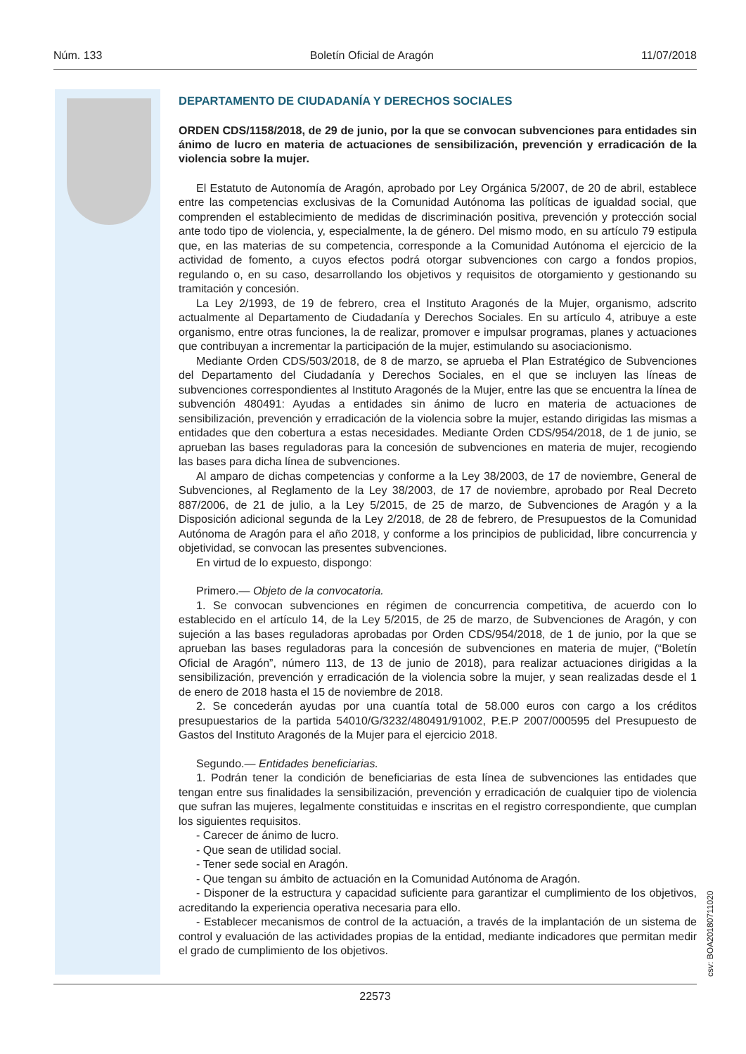Núm. 133 Boletín Oficial de Aragón 11/07/2018
DEPARTAMENTO DE CIUDADANÍA Y DERECHOS SOCIALES
ORDEN CDS/1158/2018, de 29 de junio, por la que se convocan subvenciones para entidades sin ánimo de lucro en materia de actuaciones de sensibilización, prevención y erradicación de la violencia sobre la mujer.
El Estatuto de Autonomía de Aragón, aprobado por Ley Orgánica 5/2007, de 20 de abril, establece entre las competencias exclusivas de la Comunidad Autónoma las políticas de igualdad social, que comprenden el establecimiento de medidas de discriminación positiva, prevención y protección social ante todo tipo de violencia, y, especialmente, la de género. Del mismo modo, en su artículo 79 estipula que, en las materias de su competencia, corresponde a la Comunidad Autónoma el ejercicio de la actividad de fomento, a cuyos efectos podrá otorgar subvenciones con cargo a fondos propios, regulando o, en su caso, desarrollando los objetivos y requisitos de otorgamiento y gestionando su tramitación y concesión.
La Ley 2/1993, de 19 de febrero, crea el Instituto Aragonés de la Mujer, organismo, adscrito actualmente al Departamento de Ciudadanía y Derechos Sociales. En su artículo 4, atribuye a este organismo, entre otras funciones, la de realizar, promover e impulsar programas, planes y actuaciones que contribuyan a incrementar la participación de la mujer, estimulando su asociacionismo.
Mediante Orden CDS/503/2018, de 8 de marzo, se aprueba el Plan Estratégico de Subvenciones del Departamento del Ciudadanía y Derechos Sociales, en el que se incluyen las líneas de subvenciones correspondientes al Instituto Aragonés de la Mujer, entre las que se encuentra la línea de subvención 480491: Ayudas a entidades sin ánimo de lucro en materia de actuaciones de sensibilización, prevención y erradicación de la violencia sobre la mujer, estando dirigidas las mismas a entidades que den cobertura a estas necesidades. Mediante Orden CDS/954/2018, de 1 de junio, se aprueban las bases reguladoras para la concesión de subvenciones en materia de mujer, recogiendo las bases para dicha línea de subvenciones.
Al amparo de dichas competencias y conforme a la Ley 38/2003, de 17 de noviembre, General de Subvenciones, al Reglamento de la Ley 38/2003, de 17 de noviembre, aprobado por Real Decreto 887/2006, de 21 de julio, a la Ley 5/2015, de 25 de marzo, de Subvenciones de Aragón y a la Disposición adicional segunda de la Ley 2/2018, de 28 de febrero, de Presupuestos de la Comunidad Autónoma de Aragón para el año 2018, y conforme a los principios de publicidad, libre concurrencia y objetividad, se convocan las presentes subvenciones.
En virtud de lo expuesto, dispongo:
Primero.— Objeto de la convocatoria.
1. Se convocan subvenciones en régimen de concurrencia competitiva, de acuerdo con lo establecido en el artículo 14, de la Ley 5/2015, de 25 de marzo, de Subvenciones de Aragón, y con sujeción a las bases reguladoras aprobadas por Orden CDS/954/2018, de 1 de junio, por la que se aprueban las bases reguladoras para la concesión de subvenciones en materia de mujer, (“Boletín Oficial de Aragón”, número 113, de 13 de junio de 2018), para realizar actuaciones dirigidas a la sensibilización, prevención y erradicación de la violencia sobre la mujer, y sean realizadas desde el 1 de enero de 2018 hasta el 15 de noviembre de 2018.
2. Se concederán ayudas por una cuantía total de 58.000 euros con cargo a los créditos presupuestarios de la partida 54010/G/3232/480491/91002, P.E.P 2007/000595 del Presupuesto de Gastos del Instituto Aragonés de la Mujer para el ejercicio 2018.
Segundo.— Entidades beneficiarias.
1. Podrán tener la condición de beneficiarias de esta línea de subvenciones las entidades que tengan entre sus finalidades la sensibilización, prevención y erradicación de cualquier tipo de violencia que sufran las mujeres, legalmente constituidas e inscritas en el registro correspondiente, que cumplan los siguientes requisitos.
- Carecer de ánimo de lucro.
- Que sean de utilidad social.
- Tener sede social en Aragón.
- Que tengan su ámbito de actuación en la Comunidad Autónoma de Aragón.
- Disponer de la estructura y capacidad suficiente para garantizar el cumplimiento de los objetivos, acreditando la experiencia operativa necesaria para ello.
- Establecer mecanismos de control de la actuación, a través de la implantación de un sistema de control y evaluación de las actividades propias de la entidad, mediante indicadores que permitan medir el grado de cumplimiento de los objetivos.
csv: BOA20180711020
22573